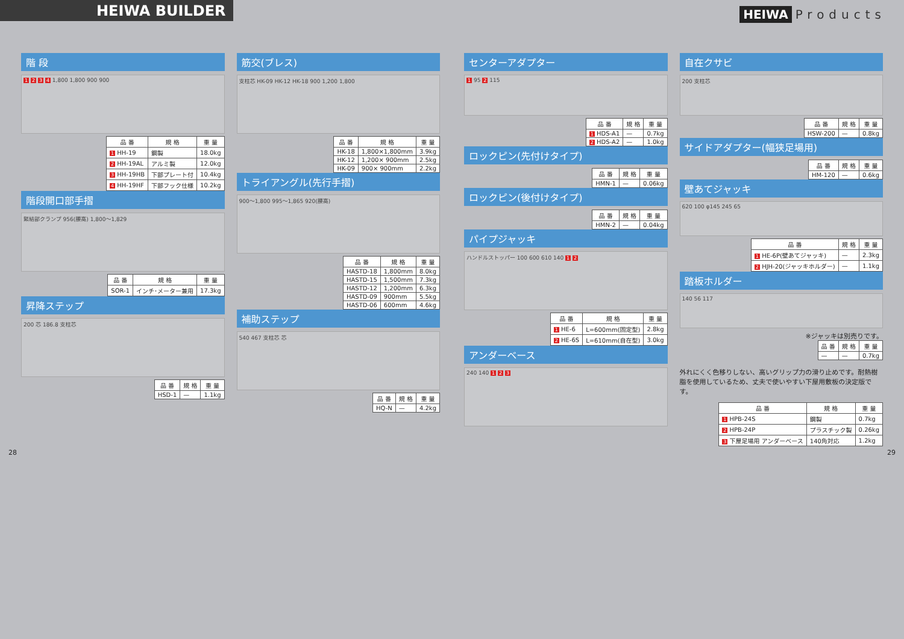HEIWA BUILDER
HEIWA Products
階 段
1 2 3 4 1,800 1,800 900 900
| 品 番 | 規 格 | 重 量 |
| --- | --- | --- |
| 1 HH-19 | 鋼製 | 18.0kg |
| 2 HH-19AL | アルミ製 | 12.0kg |
| 3 HH-19HB | 下部プレート付 | 10.4kg |
| 4 HH-19HF | 下部フック仕様 | 10.2kg |
階段開口部手摺
緊結部クランプ 956(腰高) 1,800〜1,829
| 品 番 | 規 格 | 重 量 |
| --- | --- | --- |
| SOR-1 | インチ･メーター兼用 | 17.3kg |
昇降ステップ
200 芯 186.8 支柱芯
| 品 番 | 規 格 | 重 量 |
| --- | --- | --- |
| HSD-1 | — | 1.1kg |
筋交(ブレス)
支柱芯 HK-09 HK-12 HK-18 900 1,200 1,800
| 品 番 | 規 格 | 重 量 |
| --- | --- | --- |
| HK-18 | 1,800×1,800mm | 3.9kg |
| HK-12 | 1,200× 900mm | 2.5kg |
| HK-09 | 900× 900mm | 2.2kg |
トライアングル(先行手摺)
900〜1,800 995〜1,865 920(腰高)
| 品 番 | 規 格 | 重 量 |
| --- | --- | --- |
| HASTD-18 | 1,800mm | 8.0kg |
| HASTD-15 | 1,500mm | 7.3kg |
| HASTD-12 | 1,200mm | 6.3kg |
| HASTD-09 | 900mm | 5.5kg |
| HASTD-06 | 600mm | 4.6kg |
補助ステップ
540 467 支柱芯 芯
| 品 番 | 規 格 | 重 量 |
| --- | --- | --- |
| HQ-N | — | 4.2kg |
センターアダプター
1 95 2 115
| 品 番 | 規 格 | 重 量 |
| --- | --- | --- |
| 1 HDS-A1 | — | 0.7kg |
| 2 HDS-A2 | — | 1.0kg |
ロックピン(先付けタイプ)
| 品 番 | 規 格 | 重 量 |
| --- | --- | --- |
| HMN-1 | — | 0.06kg |
ロックピン(後付けタイプ)
| 品 番 | 規 格 | 重 量 |
| --- | --- | --- |
| HMN-2 | — | 0.04kg |
パイプジャッキ
ハンドルストッパー 100 600 610 140 1 2
| 品 番 | 規 格 | 重 量 |
| --- | --- | --- |
| 1 HE-6 | L=600mm(固定型) | 2.8kg |
| 2 HE-6S | L=610mm(自在型) | 3.0kg |
アンダーベース
240 140 1 2 3
自在クサビ
200 支柱芯
| 品 番 | 規 格 | 重 量 |
| --- | --- | --- |
| HSW-200 | — | 0.8kg |
サイドアダプター(幅狭足場用)
| 品 番 | 規 格 | 重 量 |
| --- | --- | --- |
| HM-120 | — | 0.6kg |
壁あてジャッキ
620 100 φ145 245 65
| 品 番 | 規 格 | 重 量 |
| --- | --- | --- |
| 1 HE-6P(壁あてジャッキ) | — | 2.3kg |
| 2 HJH-20(ジャッキホルダー) | — | 1.1kg |
踏板ホルダー
140 56 117
※ジャッキは別売りです。
| 品 番 | 規 格 | 重 量 |
| --- | --- | --- |
| — | — | 0.7kg |
外れにくく色移りしない、高いグリップ力の滑り止めです。耐熱樹脂を使用しているため、丈夫で使いやすい下屋用敷板の決定版です。
| 品 番 | 規 格 | 重 量 |
| --- | --- | --- |
| 1 HPB-24S | 鋼製 | 0.7kg |
| 2 HPB-24P | プラスチック製 | 0.26kg |
| 3 下屋足場用 アンダーベース | 140角対応 | 1.2kg |
28 29